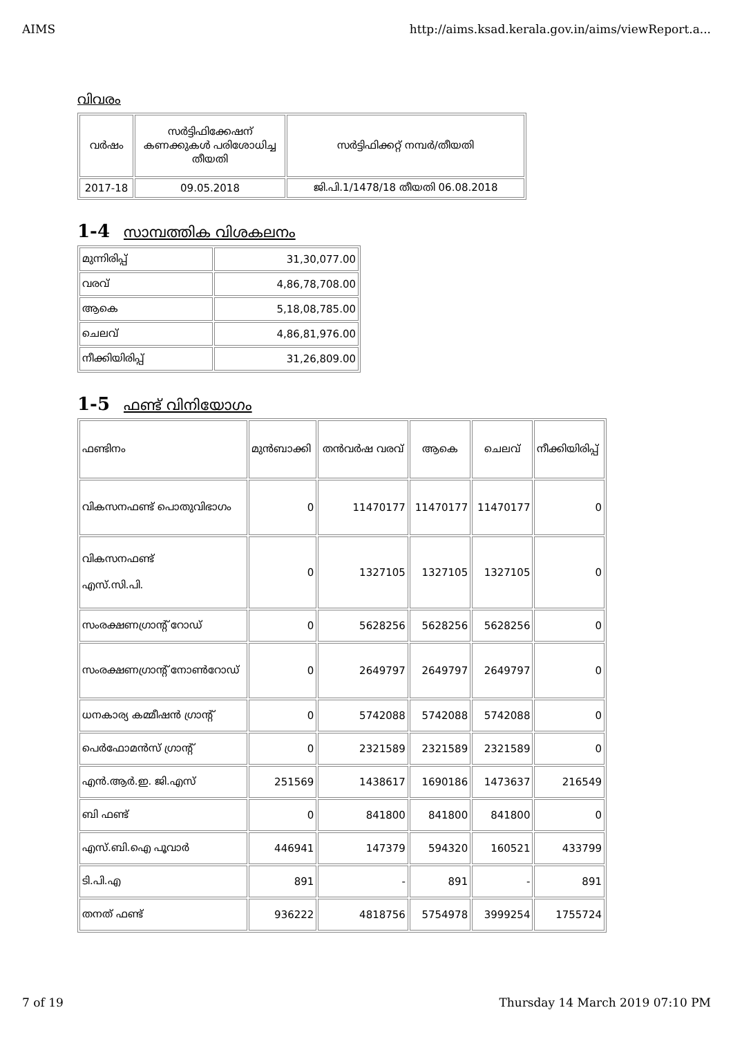AIMS http://aims.ksad.kerala.gov.in/aims/viewReport.a...
വിവരം
| വർഷം | സർട്ടിഫിക്കേഷന് കണക്കുകൾ പരിശോധിച്ച തീയതി | സർട്ടിഫിക്കറ്റ് നമ്പർ/തീയതി |
| --- | --- | --- |
| 2017-18 | 09.05.2018 | ജി.പി.1/1478/18 തീയതി 06.08.2018 |
1-4 സാമ്പത്തിക വിശകലനം
| മുന്നിരിപ്പ് | 31,30,077.00 |
| വരവ് | 4,86,78,708.00 |
| ആകെ | 5,18,08,785.00 |
| ചെലവ് | 4,86,81,976.00 |
| നീക്കിയിരിപ്പ് | 31,26,809.00 |
1-5 ഫണ്ട് വിനിയോഗം
| ഫണ്ടിനം | മുൻബാക്കി | തൻവർഷ വരവ് | ആകെ | ചെലവ് | നീക്കിയിരിപ്പ് |
| വികസനഫണ്ട് പൊതുവിഭാഗം | 0 | 11470177 | 11470177 | 11470177 | 0 |
| വികസനഫണ്ട് എസ്.സി.പി. | 0 | 1327105 | 1327105 | 1327105 | 0 |
| സംരക്ഷണഗ്രാന്റ് റോഡ് | 0 | 5628256 | 5628256 | 5628256 | 0 |
| സംരക്ഷണഗ്രാന്റ് നോൺറോഡ് | 0 | 2649797 | 2649797 | 2649797 | 0 |
| ധനകാര്യ കമ്മീഷൻ ഗ്രാന്റ് | 0 | 5742088 | 5742088 | 5742088 | 0 |
| പെർഫോമൻസ് ഗ്രാന്റ് | 0 | 2321589 | 2321589 | 2321589 | 0 |
| എൻ.ആർ.ഇ. ജി.എസ് | 251569 | 1438617 | 1690186 | 1473637 | 216549 |
| ബി ഫണ്ട് | 0 | 841800 | 841800 | 841800 | 0 |
| എസ്.ബി.ഐ പൂവാർ | 446941 | 147379 | 594320 | 160521 | 433799 |
| ടി.പി.എ | 891 | - | 891 | - | 891 |
| തനത് ഫണ്ട് | 936222 | 4818756 | 5754978 | 3999254 | 1755724 |
7 of 19 Thursday 14 March 2019 07:10 PM